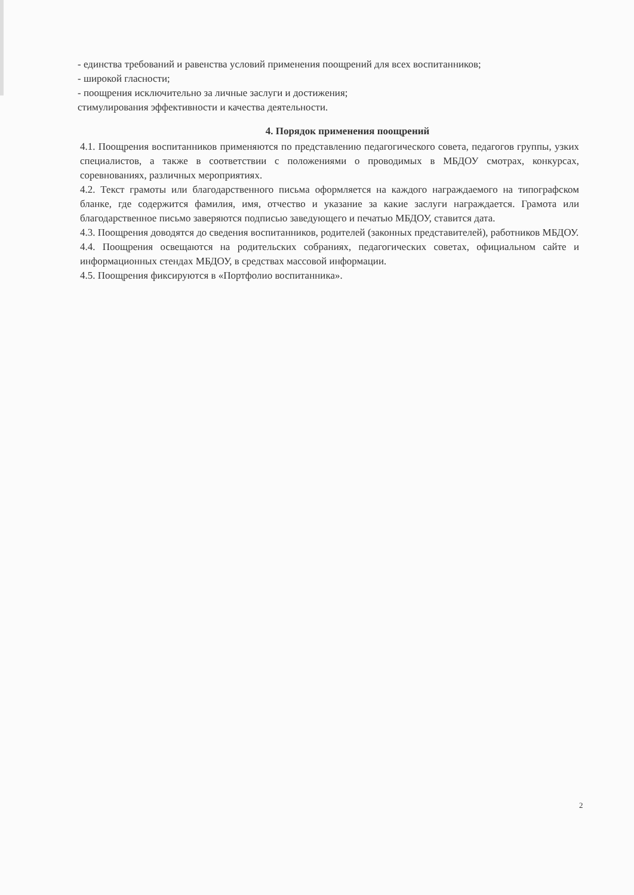- единства требований и равенства условий применения поощрений для всех воспитанников;
- широкой гласности;
- поощрения исключительно за личные заслуги и достижения;
стимулирования эффективности и качества деятельности.
4. Порядок применения поощрений
4.1. Поощрения воспитанников применяются по представлению педагогического совета, педагогов группы, узких специалистов, а также в соответствии с положениями о проводимых в МБДОУ смотрах, конкурсах, соревнованиях, различных мероприятиях.
4.2. Текст грамоты или благодарственного письма оформляется на каждого награждаемого на типографском бланке, где содержится фамилия, имя, отчество и указание за какие заслуги награждается. Грамота или благодарственное письмо заверяются подписью заведующего и печатью МБДОУ, ставится дата.
4.3. Поощрения доводятся до сведения воспитанников, родителей (законных представителей), работников МБДОУ.
4.4. Поощрения освещаются на родительских собраниях, педагогических советах, официальном сайте и информационных стендах МБДОУ, в средствах массовой информации.
4.5. Поощрения фиксируются в «Портфолио воспитанника».
2